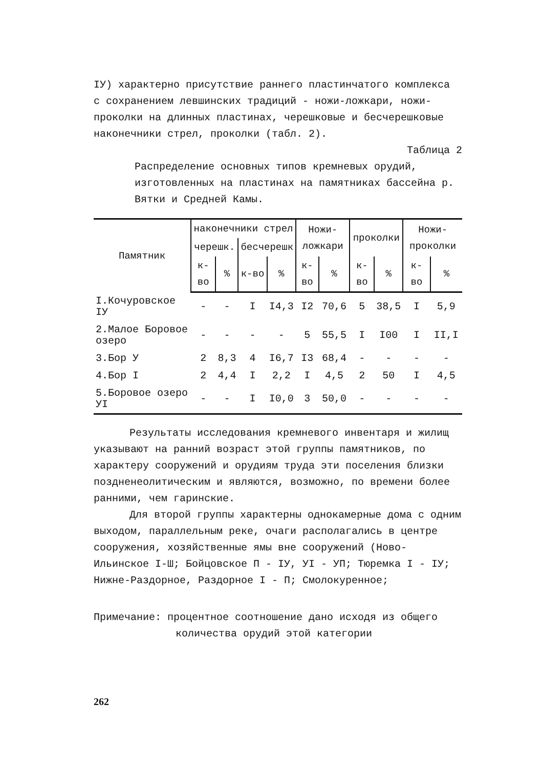IУ) характерно присутствие раннего пластинчатого комплекса с сохранением левшинских традиций - ножи-ложкари, ножи-проколки на длинных пластинах, черешковые и бесчерешковые наконечники стрел, проколки (табл. 2).
Таблица 2
Распределение основных типов кремневых орудий, изготовленных на пластинах на памятниках бассейна р. Вятки и Средней Камы.
| Памятник | наконечники стрел | | | | Ножи-ложкари | | проколки | | Ножи-проколки | |
| --- | --- | --- | --- | --- | --- | --- | --- | --- | --- | --- |
| | черешк. | | бесчерешк | | | | | | | |
| | к-во | % | к-во | % | к-во | % | к-во | % | к-во | % |
| I.Кочуровское IУ | - | - | I | I4,3 | I2 | 70,6 | 5 | 38,5 | I | 5,9 |
| 2.Малое Боровое озеро | - | - | - | - | 5 | 55,5 | I | I00 | I | II,I |
| 3.Бор У | 2 | 8,3 | 4 | I6,7 | I3 | 68,4 | - | - | - | - |
| 4.Бор I | 2 | 4,4 | I | 2,2 | I | 4,5 | 2 | 50 | I | 4,5 |
| 5.Боровое озеро УI | - | - | I | I0,0 | 3 | 50,0 | - | - | - | - |
Результаты исследования кремневого инвентаря и жилищ указывают на ранний возраст этой группы памятников, по характеру сооружений и орудиям труда эти поселения близки поздненеолитическим и являются, возможно, по времени более ранними, чем гаринские.
Для второй группы характерны однокамерные дома с одним выходом, параллельным реке, очаги располагались в центре сооружения, хозяйственные ямы вне сооружений (Ново-Ильинское I-Ш; Бойцовское П - IУ, УI - УП; Тюремка I - IУ; Нижне-Раздорное, Раздорное I - П; Смолокуренное;
Примечание: процентное соотношение дано исходя из общего
количества орудий этой категории
262